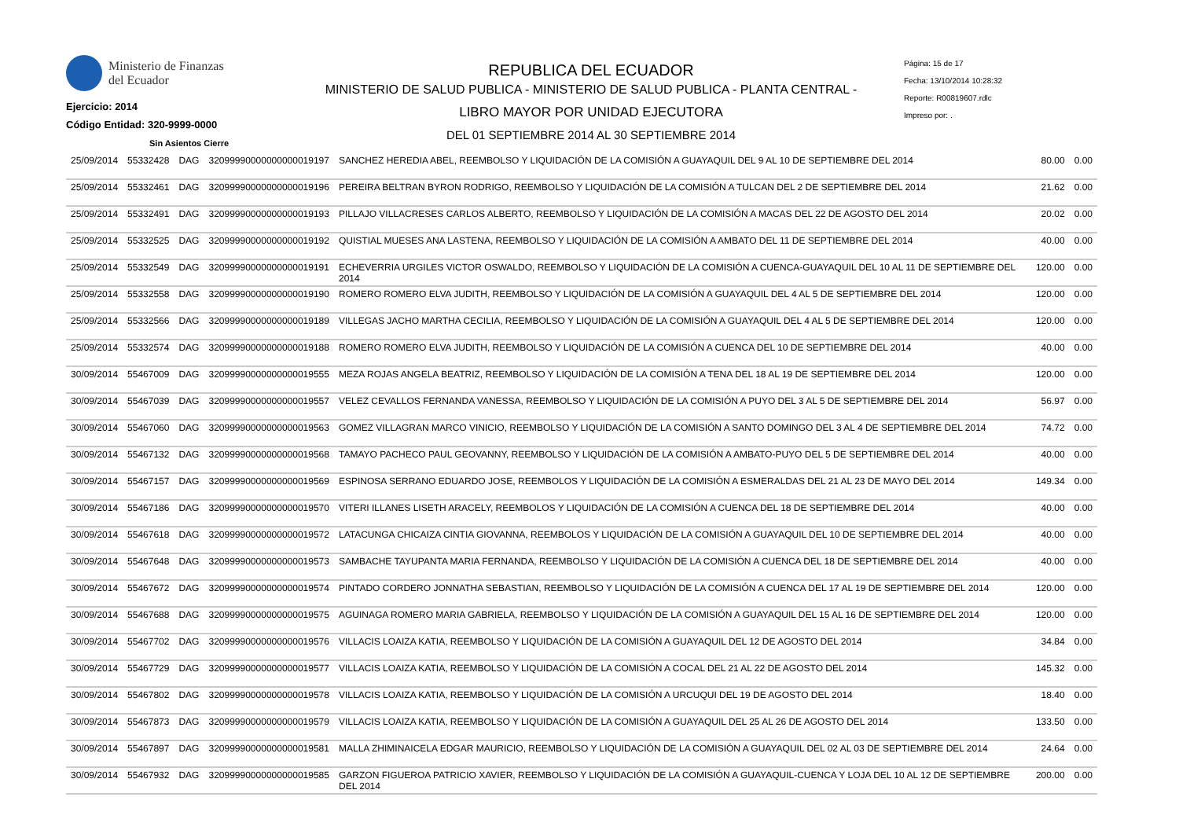Ministerio de Finanzas
del Ecuador
Ejercicio: 2014
Código Entidad: 320-9999-0000
Sin Asientos Cierre
REPUBLICA DEL ECUADOR
MINISTERIO DE SALUD PUBLICA - MINISTERIO DE SALUD PUBLICA - PLANTA CENTRAL -
LIBRO MAYOR POR UNIDAD EJECUTORA
DEL 01 SEPTIEMBRE 2014 AL 30 SEPTIEMBRE 2014
Página: 15 de 17
Fecha: 13/10/2014 10:28:32
Reporte: R00819607.rdlc
Impreso por: .
| 25/09/2014 | 55332428 | DAG | 32099990000000000019197 | SANCHEZ HEREDIA ABEL, REEMBOLSO Y LIQUIDACIÓN DE LA COMISIÓN A GUAYAQUIL DEL 9 AL 10 DE SEPTIEMBRE DEL 2014 | 80.00 | 0.00 |
| 25/09/2014 | 55332461 | DAG | 32099990000000000019196 | PEREIRA BELTRAN BYRON RODRIGO, REEMBOLSO Y LIQUIDACIÓN DE LA COMISIÓN A TULCAN DEL 2 DE SEPTIEMBRE DEL 2014 | 21.62 | 0.00 |
| 25/09/2014 | 55332491 | DAG | 32099990000000000019193 | PILLAJO VILLACRESES CARLOS ALBERTO, REEMBOLSO Y LIQUIDACIÓN DE LA COMISIÓN A MACAS DEL 22 DE AGOSTO DEL 2014 | 20.02 | 0.00 |
| 25/09/2014 | 55332525 | DAG | 32099990000000000019192 | QUISTIAL MUESES ANA LASTENA, REEMBOLSO Y LIQUIDACIÓN DE LA COMISIÓN A AMBATO DEL 11 DE SEPTIEMBRE DEL 2014 | 40.00 | 0.00 |
| 25/09/2014 | 55332549 | DAG | 32099990000000000019191 | ECHEVERRIA URGILES VICTOR OSWALDO, REEMBOLSO Y LIQUIDACIÓN DE LA COMISIÓN A CUENCA-GUAYAQUIL DEL 10 AL 11 DE SEPTIEMBRE DEL 2014 | 120.00 | 0.00 |
| 25/09/2014 | 55332558 | DAG | 32099990000000000019190 | ROMERO ROMERO ELVA JUDITH, REEMBOLSO Y LIQUIDACIÓN DE LA COMISIÓN A GUAYAQUIL DEL 4 AL 5 DE SEPTIEMBRE DEL 2014 | 120.00 | 0.00 |
| 25/09/2014 | 55332566 | DAG | 32099990000000000019189 | VILLEGAS JACHO MARTHA CECILIA, REEMBOLSO Y LIQUIDACIÓN DE LA COMISIÓN A GUAYAQUIL DEL 4 AL 5 DE SEPTIEMBRE DEL 2014 | 120.00 | 0.00 |
| 25/09/2014 | 55332574 | DAG | 32099990000000000019188 | ROMERO ROMERO ELVA JUDITH, REEMBOLSO Y LIQUIDACIÓN DE LA COMISIÓN A CUENCA DEL 10 DE SEPTIEMBRE DEL 2014 | 40.00 | 0.00 |
| 30/09/2014 | 55467009 | DAG | 32099990000000000019555 | MEZA ROJAS ANGELA BEATRIZ, REEMBOLSO Y LIQUIDACIÓN DE LA COMISIÓN A TENA DEL 18 AL 19 DE SEPTIEMBRE DEL 2014 | 120.00 | 0.00 |
| 30/09/2014 | 55467039 | DAG | 32099990000000000019557 | VELEZ CEVALLOS FERNANDA VANESSA, REEMBOLSO Y LIQUIDACIÓN DE LA COMISIÓN A PUYO DEL 3 AL 5 DE SEPTIEMBRE DEL 2014 | 56.97 | 0.00 |
| 30/09/2014 | 55467060 | DAG | 32099990000000000019563 | GOMEZ VILLAGRAN MARCO VINICIO, REEMBOLSO Y LIQUIDACIÓN DE LA COMISIÓN A SANTO DOMINGO DEL 3 AL 4 DE SEPTIEMBRE DEL 2014 | 74.72 | 0.00 |
| 30/09/2014 | 55467132 | DAG | 32099990000000000019568 | TAMAYO PACHECO PAUL GEOVANNY, REEMBOLSO Y LIQUIDACIÓN DE LA COMISIÓN A AMBATO-PUYO DEL 5 DE SEPTIEMBRE DEL 2014 | 40.00 | 0.00 |
| 30/09/2014 | 55467157 | DAG | 32099990000000000019569 | ESPINOSA SERRANO EDUARDO JOSE, REEMBOLOS Y LIQUIDACIÓN DE LA COMISIÓN A ESMERALDAS DEL 21 AL 23 DE MAYO DEL 2014 | 149.34 | 0.00 |
| 30/09/2014 | 55467186 | DAG | 32099990000000000019570 | VITERI ILLANES LISETH ARACELY, REEMBOLOS Y LIQUIDACIÓN DE LA COMISIÓN A CUENCA DEL 18 DE SEPTIEMBRE DEL 2014 | 40.00 | 0.00 |
| 30/09/2014 | 55467618 | DAG | 32099990000000000019572 | LATACUNGA CHICAIZA CINTIA GIOVANNA, REEMBOLOS Y LIQUIDACIÓN DE LA COMISIÓN A GUAYAQUIL DEL 10 DE SEPTIEMBRE DEL 2014 | 40.00 | 0.00 |
| 30/09/2014 | 55467648 | DAG | 32099990000000000019573 | SAMBACHE TAYUPANTA MARIA FERNANDA, REEMBOLSO Y LIQUIDACIÓN DE LA COMISIÓN A CUENCA DEL 18 DE SEPTIEMBRE DEL 2014 | 40.00 | 0.00 |
| 30/09/2014 | 55467672 | DAG | 32099990000000000019574 | PINTADO CORDERO JONNATHA SEBASTIAN, REEMBOLSO Y LIQUIDACIÓN DE LA COMISIÓN A CUENCA DEL 17 AL 19 DE SEPTIEMBRE DEL 2014 | 120.00 | 0.00 |
| 30/09/2014 | 55467688 | DAG | 32099990000000000019575 | AGUINAGA ROMERO MARIA GABRIELA, REEMBOLSO Y LIQUIDACIÓN DE LA COMISIÓN A GUAYAQUIL DEL 15 AL 16 DE SEPTIEMBRE DEL 2014 | 120.00 | 0.00 |
| 30/09/2014 | 55467702 | DAG | 32099990000000000019576 | VILLACIS LOAIZA KATIA, REEMBOLSO Y LIQUIDACIÓN DE LA COMISIÓN A GUAYAQUIL DEL 12 DE AGOSTO DEL 2014 | 34.84 | 0.00 |
| 30/09/2014 | 55467729 | DAG | 32099990000000000019577 | VILLACIS LOAIZA KATIA, REEMBOLSO Y LIQUIDACIÓN DE LA COMISIÓN A COCAL DEL 21 AL 22 DE AGOSTO DEL 2014 | 145.32 | 0.00 |
| 30/09/2014 | 55467802 | DAG | 32099990000000000019578 | VILLACIS LOAIZA KATIA, REEMBOLSO Y LIQUIDACIÓN DE LA COMISIÓN A URCUQUI DEL 19 DE AGOSTO DEL 2014 | 18.40 | 0.00 |
| 30/09/2014 | 55467873 | DAG | 32099990000000000019579 | VILLACIS LOAIZA KATIA, REEMBOLSO Y LIQUIDACIÓN DE LA COMISIÓN A GUAYAQUIL DEL 25 AL 26 DE AGOSTO DEL 2014 | 133.50 | 0.00 |
| 30/09/2014 | 55467897 | DAG | 32099990000000000019581 | MALLA ZHIMINAICELA EDGAR MAURICIO, REEMBOLSO Y LIQUIDACIÓN DE LA COMISIÓN A GUAYAQUIL DEL 02 AL 03 DE SEPTIEMBRE DEL 2014 | 24.64 | 0.00 |
| 30/09/2014 | 55467932 | DAG | 32099990000000000019585 | GARZON FIGUEROA PATRICIO XAVIER, REEMBOLSO Y LIQUIDACIÓN DE LA COMISIÓN A GUAYAQUIL-CUENCA Y LOJA DEL 10 AL 12 DE SEPTIEMBRE DEL 2014 | 200.00 | 0.00 |